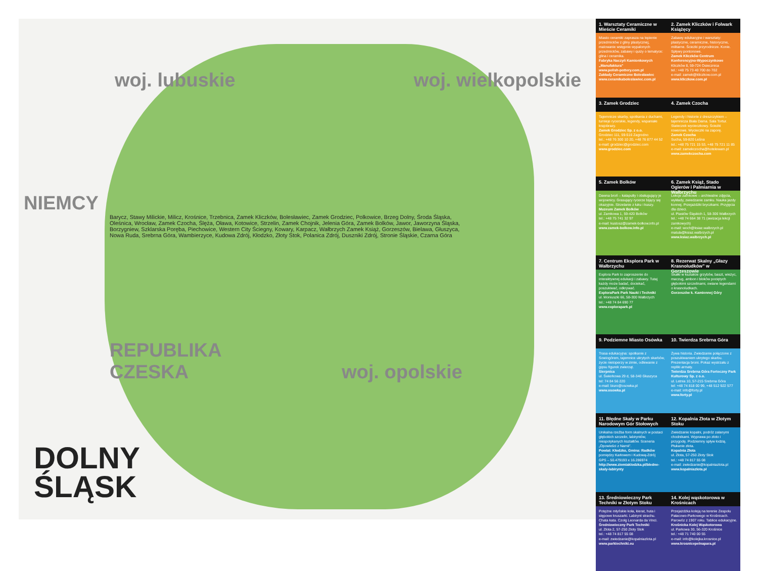woj. lubuskie woj. wielkopolskie
NIEMCY
Barycz, Stawy Milickie, Milicz, Krośnice, Trzebnica, Zamek Kliczków, Bolesławiec, Zamek Grodziec, Polkowice, Brzeg Dolny, Środa Śląska, Oleśnica, Wrocław, Zamek Czocha, Ślęża, Oława, Kotowice, Strzelin, Zamek Chojnik, Jelenia Góra, Zamek Bolków, Jawor, Jaworzyna Śląska, Borzygniew, Szklarska Poręba, Piechowice, Western City Ściegny, Kowary, Karpacz, Wałbrzych Zamek Książ, Gorzeszów, Bielawa, Głuszyca, Nowa Ruda, Srebrna Góra, Wambierzyce, Kudowa Zdrój, Kłodzko, Złoty Stok, Polanica Zdrój, Duszniki Zdrój, Stronie Śląskie, Czarna Góra
REPUBLIKA
CZESKA woj. opolskie
DOLNY
ŚLĄSK
1. Warsztaty Ceramiczne w Mieście Ceramiki
Miasto ceramiki zaprasza na lepienie przedmiotów z gliny plastycznej, malowanie wstępnie wypalonych przedmiotów, zabawy i quizy o tematyce: glina i ceramika.
Fabryka Naczyń Kamionkowych „Manufaktura”
www.polish-pottery.com.pl
Zakłady Ceramiczne Bolesławiec
www.ceramikaboleslawiec.com.pl
2. Zamek Kliczków i Folwark Książęcy
Zabawy edukacyjne i warsztaty: plastyczne, ceramiczne, historyczne, militarne. Ścieżki przyrodnicze. Konie. Spływy pontonowe.
Zamek Kliczków Centrum Konferencyjno-Wypoczynkowe
Kliczków 8, 59-724 Osiecznica
tel.: +48 75 73 40 700 do 702
e-mail: zamek@kliczkow.com.pl
www.kliczkow.com.pl
3. Zamek Grodziec
Tajemnicze skarby, spotkania z duchami, turnieje rycerskie, legendy, wspaniałe krajobrazy.
Zamek Grodziec Sp. z o.o.
Grodziec 111, 59-516 Zagrodno
tel.: +48 76 300 10 20, +48 76 877 44 52
e-mail: grodziec@grodziec.com
www.grodziec.com
4. Zamek Czocha
Legendy i historie z dreszczykiem – tajemnicza Biała Dama. Sala Tortur. Stateczek wycieczkowy. Ścieżki rowerowe. Wycieczki na zaporę.
Zamek Czocha
Sucha, 59-820 Leśna
tel.: +48 75 721 15 53, +48 75 721 11 85
e-mail: zamekczocha@hotelewam.pl
www.zamekczocha.com
5. Zamek Bolków
Dawna broń – katapulty i obsługujący je wojownicy. Grasujący rycerze bijący się okazyjnie. Strzelanie z łuku i kuszy.
Muzeum Zamek Bolków
ul. Zamkowa 1, 59-420 Bolków
tel.: +48 75 741 32 97
e-mail: kustosz@zamek-bolkow.info.pl
www.zamek-bolkow.info.pl
6. Zamek Książ, Stado Ogierów i Palmiarnia w Wałbrzychu
Lekcje zamkowe – archiwalne zdjęcia, wykłady, zwiedzanie zamku. Nauka jazdy konnej. Przejażdżki bryczkami. Przyjęcia dla dzieci.
ul. Piastów Śląskich 1, 58-306 Wałbrzych
tel.: +48 74 664 38 71 (awizacja lekcji zamkowych)
e-mail: woch@ksiaz.walbrzych.pl
matula@ksiaz.walbrzych.pl
www.ksiaz.walbrzych.pl
7. Centrum Eksplora Park w Wałbrzychu
Explora Park to zaproszenie do interaktywnej edukacji i zabawy. Tutaj każdy może badać, dociekać, poszukiwać, odkrywać.
ExploraPark Park Nauki i Techniki
ul. Moniuszki 66, 58-300 Wałbrzych
tel.: +48 74 84 690 77
www.explorapark.pl
8. Rezerwat Skalny „Głazy Krasnoludków” w Gorzeszowie
Skałki w kształcie grzybów, baszt, wieżyc, maczug, ambon i bloków pociętych głębokimi szczelinami, owiane legendami o krasnoludkach.
Gorzeszów k. Kamiennej Góry
9. Podziemne Miasto Osówka
Trasa edukacyjna: spotkanie z Sowiogórem, tajemnice ukrytych skarbów, życie nietoperzy w zimie, odlewanie z gipsu figurek zwierząt.
Sierpnica
ul. Świerkowa 29 d, 58-340 Głuszyca
tel: 74 84 56 220
e-mail: biuro@osowka.pl
www.osowka.pl
10. Twierdza Srebrna Góra
Żywa historia. Zwiedzanie połączone z poszukiwaniem ukrytego skarbu. Prezentacja broni. Pokaz wystrzału z repliki armaty.
Twierdza Srebrna Góra Forteczny Park Kulturowy Sp. z o.o.
ul. Letnia 10, 57-215 Srebrna Góra
tel: +48 74 818 00 99, +48 512 922 577
e-mail: info@forty.pl
www.forty.pl
11. Błędne Skały w Parku Narodowym Gór Stołowych
Unikalna rzeźba form skalnych w postaci głębokich szczelin, labiryntów, niespotykanych kształtów. Sceneria „Opowieści z Narnii”.
Powiat: Kłodzko, Gmina: Radków
pomiędzy Karłowem i Kudową-Zdrój
GPS – 50.479193 x 16.286974
http://www.ziemiaklodzka.pl/bledne-skaly-labirynty
12. Kopalnia Złota w Złotym Stoku
Zwiedzanie kopalni, podróż zalanymi chodnikami. Wyprawa po złoto i przygodę. Podziemny spływ łodzią. Płukanie złota.
Kopalnia Złota
ul. Złota, 57-250 Złoty Stok
tel.: +48 74 817 55 08
e-mail: zwiedzanie@kopalniazlota.pl
www.kopalniazlota.pl
13. Średniowieczny Park Techniki w Złotym Stoku
Potężne młyńskie koła, kierat, huta i stępowe kruszarki. Labirynt strachu. Chata kata. Czołg Leonarda da Vinci.
Średniowieczny Park Techniki
ul. Złota 2, 57-250 Złoty Stok
tel.: +48 74 817 55 08
e-mail: zwiedzanie@kopalniazlota.pl
www.parktechniki.eu
14. Kolej wąskotorowa w Krośnicach
Przejażdżka koleją na terenie Zespołu Pałacowo-Parkowego w Krośnicach. Parowóz z 1907 roku. Tablice edukacyjne.
Krośnicka Kolej Wąskotorowa
ul. Parkowa 30, 56-320 Krośnice
tel.: +48 71 740 00 55
e-mail: info@kolejka.krosnice.pl
www.krosnicepelnapara.pl